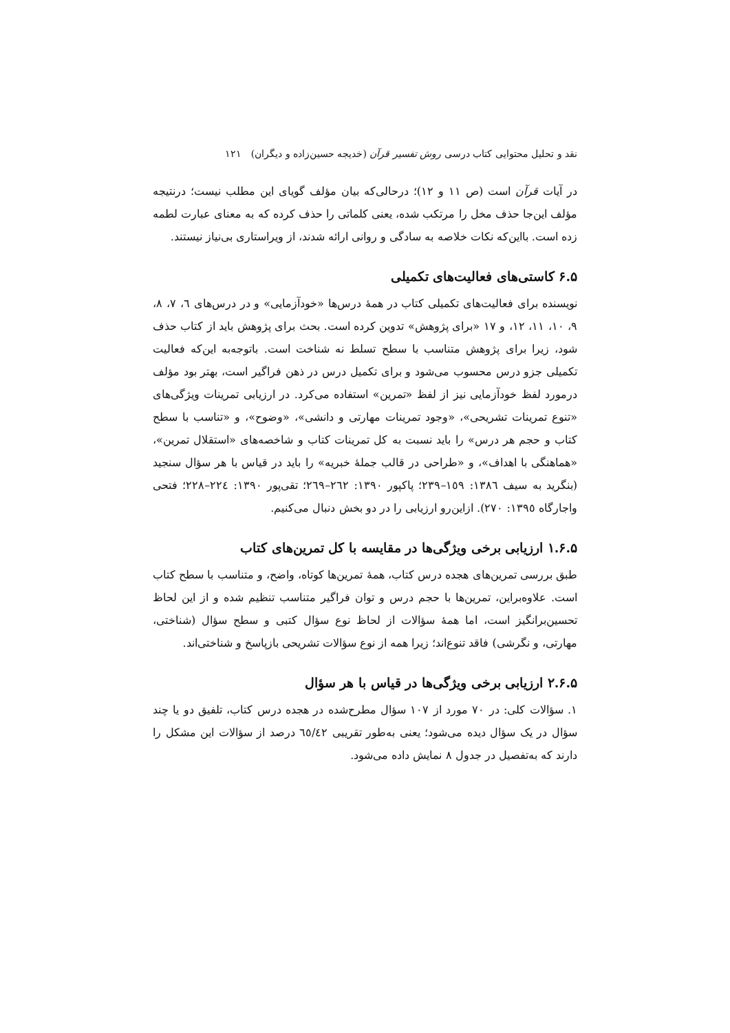نقد و تحلیل محتوایی کتاب درسی روش تفسیر قرآن (خدیجه حسین‌زاده و دیگران) ۱۲۱
در آیات قرآن است (ص ۱۱ و ۱۲)؛ درحالی‌که بیان مؤلف گویای این مطلب نیست؛ درنتیجه مؤلف این‌جا حذف مخل را مرتکب شده، یعنی کلماتی را حذف کرده که به معنای عبارت لطمه زده است. بااین‌که نکات خلاصه به سادگی و روانی ارائه شدند، از ویراستاری بی‌نیاز نیستند.
۶.۵ کاستی‌های فعالیت‌های تکمیلی
نویسنده برای فعالیت‌های تکمیلی کتاب در همهٔ درس‌ها «خودآزمایی» و در درس‌های ٦، ٧، ٨، ٩، ١٠، ١١، ١٢، و ١٧ «برای پژوهش» تدوین کرده است. بحث برای پژوهش باید از کتاب حذف شود، زیرا برای پژوهش متناسب با سطح تسلط نه شناخت است. باتوجه‌به این‌که فعالیت تکمیلی جزو درس محسوب می‌شود و برای تکمیل درس در ذهن فراگیر است، بهتر بود مؤلف درمورد لفظ خودآزمایی نیز از لفظ «تمرین» استفاده می‌کرد. در ارزیابی تمرینات ویژگی‌های «تنوع تمرینات تشریحی»، «وجود تمرینات مهارتی و دانشی»، «وضوح»، و «تناسب با سطح کتاب و حجم هر درس» را باید نسبت به کل تمرینات کتاب و شاخصه‌های «استقلال تمرین»، «هماهنگی با اهداف»، و «طراحی در قالب جملهٔ خبریه» را باید در قیاس با هر سؤال سنجید (بنگرید به سیف ١٣٨٦: ١٥٩–٢٣٩؛ پاکپور ١٣٩٠: ٢٦٢–٢٦٩؛ تقی‌پور ١٣٩٠: ٢٢٤–٢٢٨؛ فتحی واجارگاه ١٣٩٥: ٢٧٠). ازاین‌رو ارزیابی را در دو بخش دنبال می‌کنیم.
۱.۶.۵ ارزیابی برخی ویژگی‌ها در مقایسه با کل تمرین‌های کتاب
طبق بررسی تمرین‌های هجده درس کتاب، همهٔ تمرین‌ها کوتاه، واضح، و متناسب با سطح کتاب است. علاوه‌براین، تمرین‌ها با حجم درس و توان فراگیر متناسب تنظیم شده و از این لحاظ تحسین‌برانگیز است، اما همهٔ سؤالات از لحاظ نوع سؤال کتبی و سطح سؤال (شناختی، مهارتی، و نگرشی) فاقد تنوع‌اند؛ زیرا همه از نوع سؤالات تشریحی بازپاسخ و شناختی‌اند.
۲.۶.۵ ارزیابی برخی ویژگی‌ها در قیاس با هر سؤال
۱. سؤالات کلی: در ۷۰ مورد از ۱۰۷ سؤال مطرح‌شده در هجده درس کتاب، تلفیق دو یا چند سؤال در یک سؤال دیده می‌شود؛ یعنی به‌طور تقریبی ٦٥/٤٢ درصد از سؤالات این مشکل را دارند که به‌تفصیل در جدول ۸ نمایش داده می‌شود.